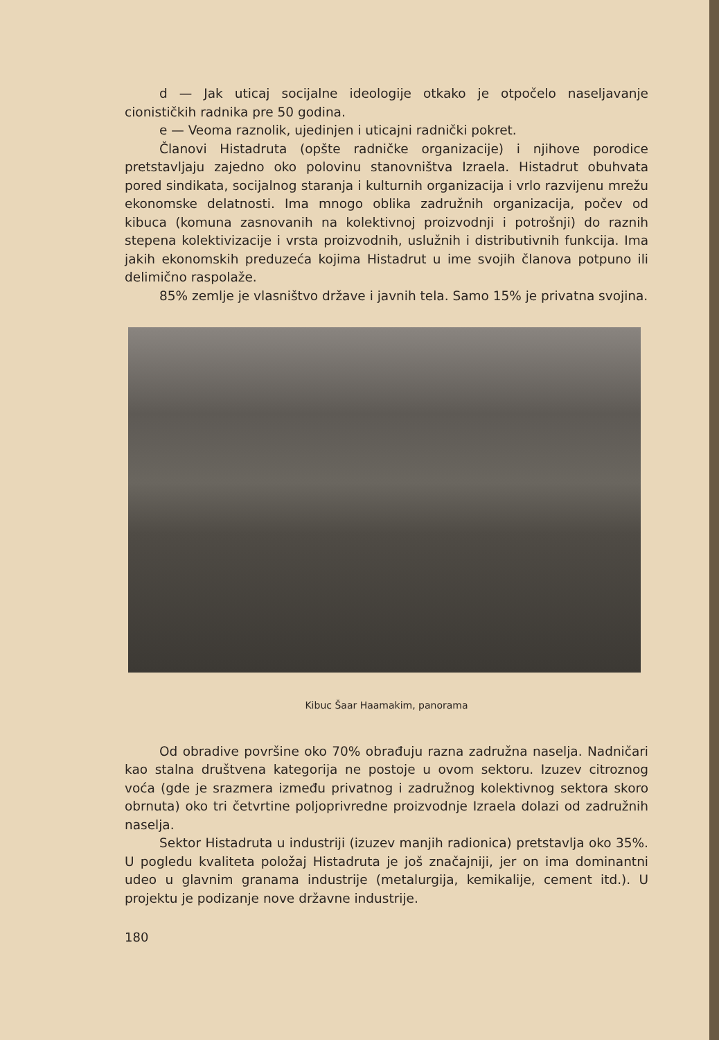d — Jak uticaj socijalne ideologije otkako je otpočelo naseljavanje cionističkih radnika pre 50 godina.
e — Veoma raznolik, ujedinjen i uticajni radnički pokret.
Članovi Histadruta (opšte radničke organizacije) i njihove porodice pretstavljaju zajedno oko polovinu stanovništva Izraela. Histadrut obuhvata pored sindikata, socijalnog staranja i kulturnih organizacija i vrlo razvijenu mrežu ekonomske delatnosti. Ima mnogo oblika zadružnih organizacija, počev od kibuca (komuna zasnovanih na kolektivnoj proizvodnji i potrošnji) do raznih stepena kolektivizacije i vrsta proizvodnih, uslužnih i distributivnih funkcija. Ima jakih ekonomskih preduzeća kojima Histadrut u ime svojih članova potpuno ili delimično raspolaže.
85% zemlje je vlasništvo države i javnih tela. Samo 15% je privatna svojina.
Kibuc Šaar Haamakim, panorama
Od obradive površine oko 70% obrađuju razna zadružna naselja. Nadničari kao stalna društvena kategorija ne postoje u ovom sektoru. Izuzev citroznog voća (gde je srazmera između privatnog i zadružnog kolektivnog sektora skoro obrnuta) oko tri četvrtine poljoprivredne proizvodnje Izraela dolazi od zadružnih naselja.
Sektor Histadruta u industriji (izuzev manjih radionica) pretstavlja oko 35%. U pogledu kvaliteta položaj Histadruta je još značajniji, jer on ima dominantni udeo u glavnim granama industrije (metalurgija, kemikalije, cement itd.). U projektu je podizanje nove državne industrije.
180